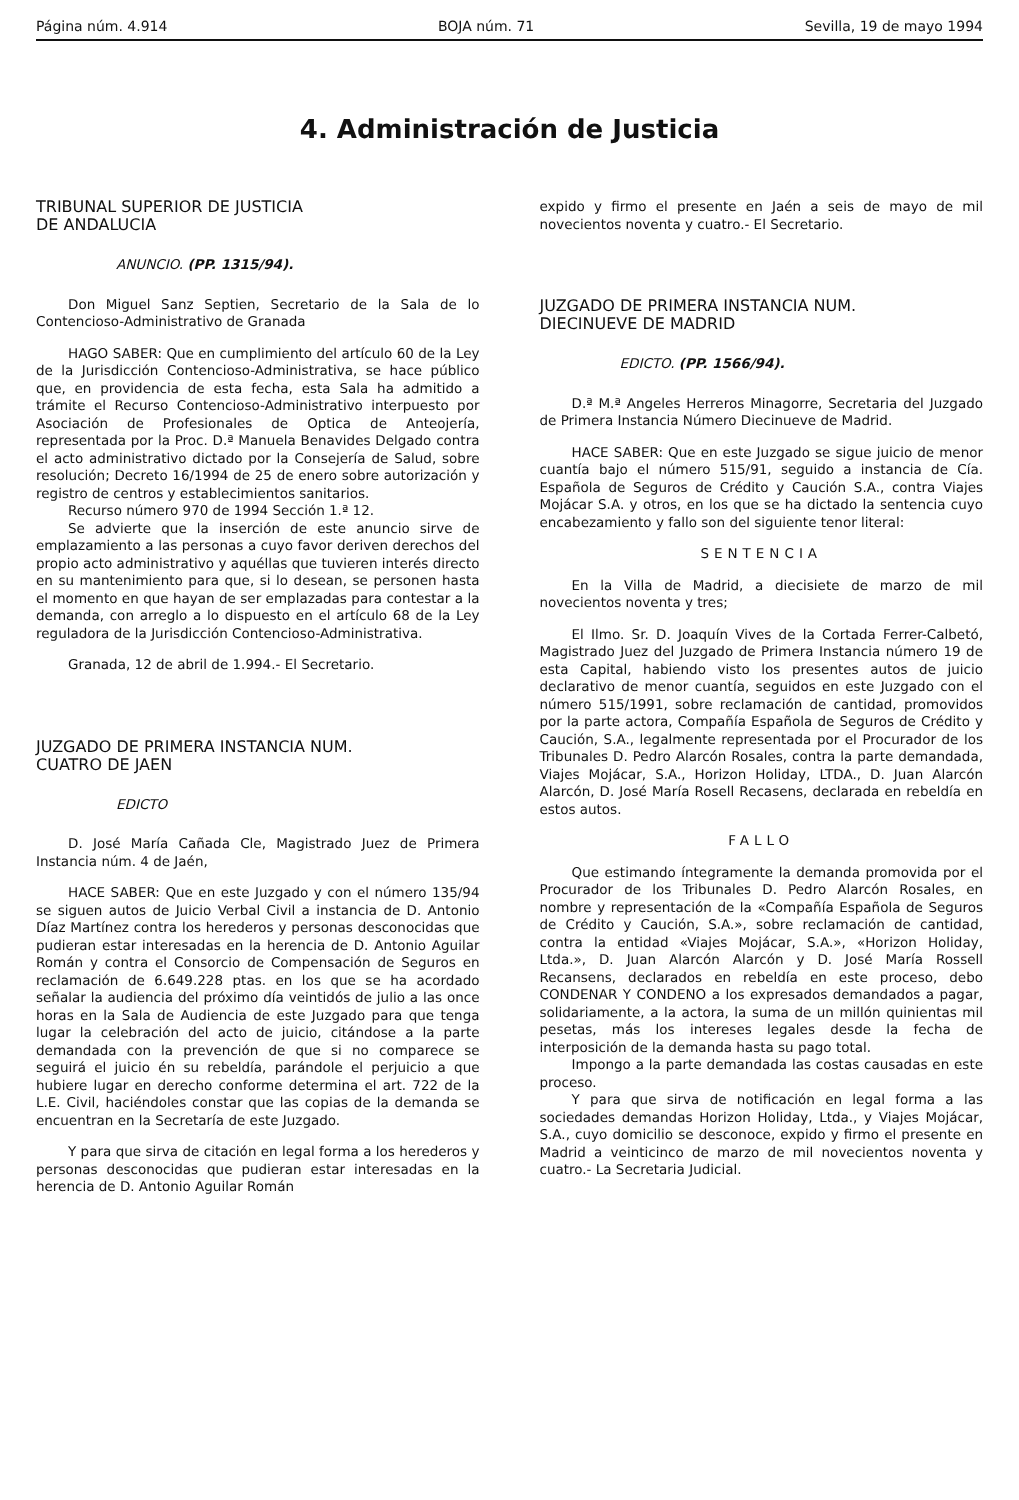Página núm. 4.914 BOJA núm. 71 Sevilla, 19 de mayo 1994
4. Administración de Justicia
TRIBUNAL SUPERIOR DE JUSTICIA
DE ANDALUCIA
ANUNCIO. (PP. 1315/94).
Don Miguel Sanz Septien, Secretario de la Sala de lo Contencioso-Administrativo de Granada
HAGO SABER: Que en cumplimiento del artículo 60 de la Ley de la Jurisdicción Contencioso-Administrativa, se hace público que, en providencia de esta fecha, esta Sala ha admitido a trámite el Recurso Contencioso-Administrativo interpuesto por Asociación de Profesionales de Optica de Anteojería, representada por la Proc. D.ª Manuela Benavides Delgado contra el acto administrativo dictado por la Consejería de Salud, sobre resolución; Decreto 16/1994 de 25 de enero sobre autorización y registro de centros y establecimientos sanitarios.
Recurso número 970 de 1994 Sección 1.ª 12.
Se advierte que la inserción de este anuncio sirve de emplazamiento a las personas a cuyo favor deriven derechos del propio acto administrativo y aquéllas que tuvieren interés directo en su mantenimiento para que, si lo desean, se personen hasta el momento en que hayan de ser emplazadas para contestar a la demanda, con arreglo a lo dispuesto en el artículo 68 de la Ley reguladora de la Jurisdicción Contencioso-Administrativa.
Granada, 12 de abril de 1.994.- El Secretario.
JUZGADO DE PRIMERA INSTANCIA NUM.
CUATRO DE JAEN
EDICTO
D. José María Cañada Cle, Magistrado Juez de Primera Instancia núm. 4 de Jaén,
HACE SABER: Que en este Juzgado y con el número 135/94 se siguen autos de Juicio Verbal Civil a instancia de D. Antonio Díaz Martínez contra los herederos y personas desconocidas que pudieran estar interesadas en la herencia de D. Antonio Aguilar Román y contra el Consorcio de Compensación de Seguros en reclamación de 6.649.228 ptas. en los que se ha acordado señalar la audiencia del próximo día veintidós de julio a las once horas en la Sala de Audiencia de este Juzgado para que tenga lugar la celebración del acto de juicio, citándose a la parte demandada con la prevención de que si no comparece se seguirá el juicio én su rebeldía, parándole el perjuicio a que hubiere lugar en derecho conforme determina el art. 722 de la L.E. Civil, haciéndoles constar que las copias de la demanda se encuentran en la Secretaría de este Juzgado.
Y para que sirva de citación en legal forma a los herederos y personas desconocidas que pudieran estar interesadas en la herencia de D. Antonio Aguilar Román
expido y firmo el presente en Jaén a seis de mayo de mil novecientos noventa y cuatro.- El Secretario.
JUZGADO DE PRIMERA INSTANCIA NUM.
DIECINUEVE DE MADRID
EDICTO. (PP. 1566/94).
D.ª M.ª Angeles Herreros Minagorre, Secretaria del Juzgado de Primera Instancia Número Diecinueve de Madrid.
HACE SABER: Que en este Juzgado se sigue juicio de menor cuantía bajo el número 515/91, seguido a instancia de Cía. Española de Seguros de Crédito y Caución S.A., contra Viajes Mojácar S.A. y otros, en los que se ha dictado la sentencia cuyo encabezamiento y fallo son del siguiente tenor literal:
SENTENCIA
En la Villa de Madrid, a diecisiete de marzo de mil novecientos noventa y tres;
El Ilmo. Sr. D. Joaquín Vives de la Cortada Ferrer-Calbetó, Magistrado Juez del Juzgado de Primera Instancia número 19 de esta Capital, habiendo visto los presentes autos de juicio declarativo de menor cuantía, seguidos en este Juzgado con el número 515/1991, sobre reclamación de cantidad, promovidos por la parte actora, Compañía Española de Seguros de Crédito y Caución, S.A., legalmente representada por el Procurador de los Tribunales D. Pedro Alarcón Rosales, contra la parte demandada, Viajes Mojácar, S.A., Horizon Holiday, LTDA., D. Juan Alarcón Alarcón, D. José María Rosell Recasens, declarada en rebeldía en estos autos.
FALLO
Que estimando íntegramente la demanda promovida por el Procurador de los Tribunales D. Pedro Alarcón Rosales, en nombre y representación de la «Compañía Española de Seguros de Crédito y Caución, S.A.», sobre reclamación de cantidad, contra la entidad «Viajes Mojácar, S.A.», «Horizon Holiday, Ltda.», D. Juan Alarcón Alarcón y D. José María Rossell Recansens, declarados en rebeldía en este proceso, debo CONDENAR Y CONDENO a los expresados demandados a pagar, solidariamente, a la actora, la suma de un millón quinientas mil pesetas, más los intereses legales desde la fecha de interposición de la demanda hasta su pago total.
Impongo a la parte demandada las costas causadas en este proceso.
Y para que sirva de notificación en legal forma a las sociedades demandas Horizon Holiday, Ltda., y Viajes Mojácar, S.A., cuyo domicilio se desconoce, expido y firmo el presente en Madrid a veinticinco de marzo de mil novecientos noventa y cuatro.- La Secretaria Judicial.